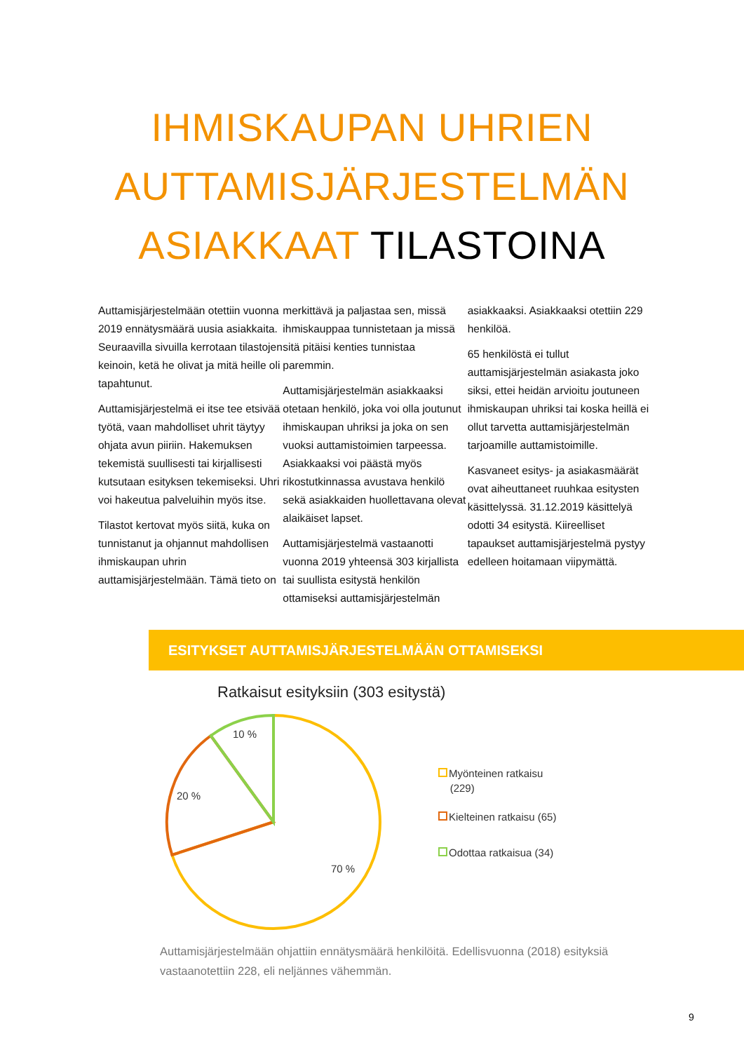IHMISKAUPAN UHRIEN
AUTTAMISJÄRJESTELMÄN
ASIAKKAAT TILASTOINA
Auttamisjärjestelmään otettiin vuonna 2019 ennätysmäärä uusia asiakkaita. Seuraavilla sivuilla kerrotaan tilastojen keinoin, ketä he olivat ja mitä heille oli tapahtunut.
Auttamisjärjestelmä ei itse tee etsivää työtä, vaan mahdolliset uhrit täytyy ohjata avun piiriin. Hakemuksen tekemistä suullisesti tai kirjallisesti kutsutaan esityksen tekemiseksi. Uhri voi hakeutua palveluihin myös itse.
Tilastot kertovat myös siitä, kuka on tunnistanut ja ohjannut mahdollisen ihmiskaupan uhrin auttamisjärjestelmään. Tämä tieto on
merkittävä ja paljastaa sen, missä ihmiskauppaa tunnistetaan ja missä sitä pitäisi kenties tunnistaa paremmin.
Auttamisjärjestelmän asiakkaaksi otetaan henkilö, joka voi olla joutunut ihmiskaupan uhriksi ja joka on sen vuoksi auttamistoimien tarpeessa. Asiakkaaksi voi päästä myös rikostutkinnassa avustava henkilö sekä asiakkaiden huollettavana olevat alaikäiset lapset.
Auttamisjärjestelmä vastaanotti vuonna 2019 yhteensä 303 kirjallista tai suullista esitystä henkilön ottamiseksi auttamisjärjestelmän
asiakkaaksi. Asiakkaaksi otettiin 229 henkilöä.
65 henkilöstä ei tullut auttamisjärjestelmän asiakasta joko siksi, ettei heidän arvioitu joutuneen ihmiskaupan uhriksi tai koska heillä ei ollut tarvetta auttamisjärjestelmän tarjoamille auttamistoimille.
Kasvaneet esitys- ja asiakasmäärät ovat aiheuttaneet ruuhkaa esitysten käsittelyssä. 31.12.2019 käsittelyä odotti 34 esitystä. Kiireelliset tapaukset auttamisjärjestelmä pystyy edelleen hoitamaan viipymättä.
ESITYKSET AUTTAMISJÄRJESTELMÄÄN OTTAMISEKSI
Ratkaisut esityksiin (303 esitystä)
10 %
20 %
70 %
Myönteinen ratkaisu
(229)
Kielteinen ratkaisu (65)
Odottaa ratkaisua (34)
Auttamisjärjestelmään ohjattiin ennätysmäärä henkilöitä. Edellisvuonna (2018) esityksiä vastaanotettiin 228, eli neljännes vähemmän.
9